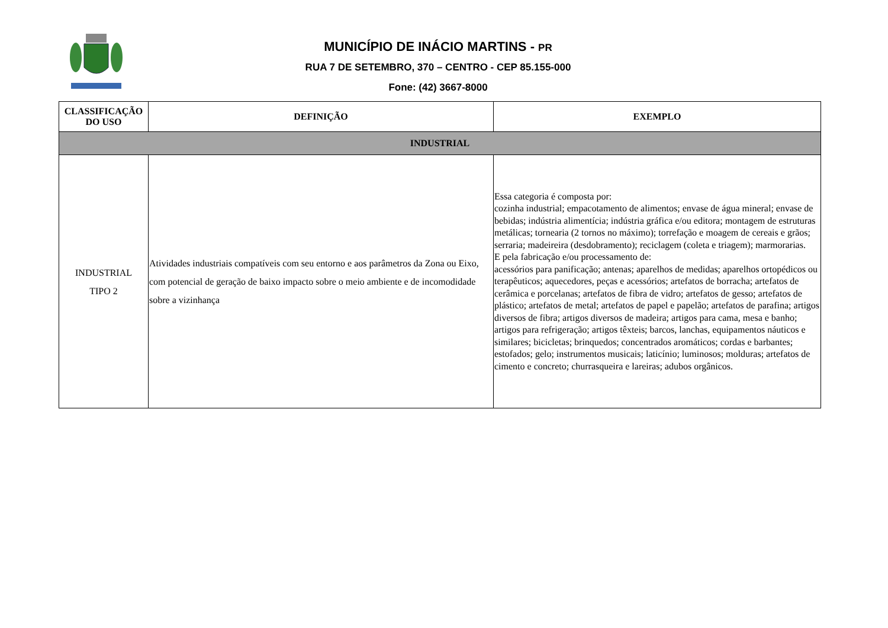MUNICÍPIO DE INÁCIO MARTINS - PR
RUA 7 DE SETEMBRO, 370 – CENTRO - CEP 85.155-000
Fone: (42) 3667-8000
| CLASSIFICAÇÃO DO USO | DEFINIÇÃO | EXEMPLO |
| --- | --- | --- |
| INDUSTRIAL | | |
| INDUSTRIAL TIPO 2 | Atividades industriais compatíveis com seu entorno e aos parâmetros da Zona ou Eixo, com potencial de geração de baixo impacto sobre o meio ambiente e de incomodidade sobre a vizinhança | Essa categoria é composta por: cozinha industrial; empacotamento de alimentos; envase de água mineral; envase de bebidas; indústria alimentícia; indústria gráfica e/ou editora; montagem de estruturas metálicas; tornearia (2 tornos no máximo); torrefação e moagem de cereais e grãos; serraria; madeireira (desdobramento); reciclagem (coleta e triagem); marmorarias. E pela fabricação e/ou processamento de: acessórios para panificação; antenas; aparelhos de medidas; aparelhos ortopédicos ou terapêuticos; aquecedores, peças e acessórios; artefatos de borracha; artefatos de cerâmica e porcelanas; artefatos de fibra de vidro; artefatos de gesso; artefatos de plástico; artefatos de metal; artefatos de papel e papelão; artefatos de parafina; artigos diversos de fibra; artigos diversos de madeira; artigos para cama, mesa e banho; artigos para refrigeração; artigos têxteis; barcos, lanchas, equipamentos náuticos e similares; bicicletas; brinquedos; concentrados aromáticos; cordas e barbantes; estofados; gelo; instrumentos musicais; laticínio; luminosos; molduras; artefatos de cimento e concreto; churrasqueira e lareiras; adubos orgânicos. |